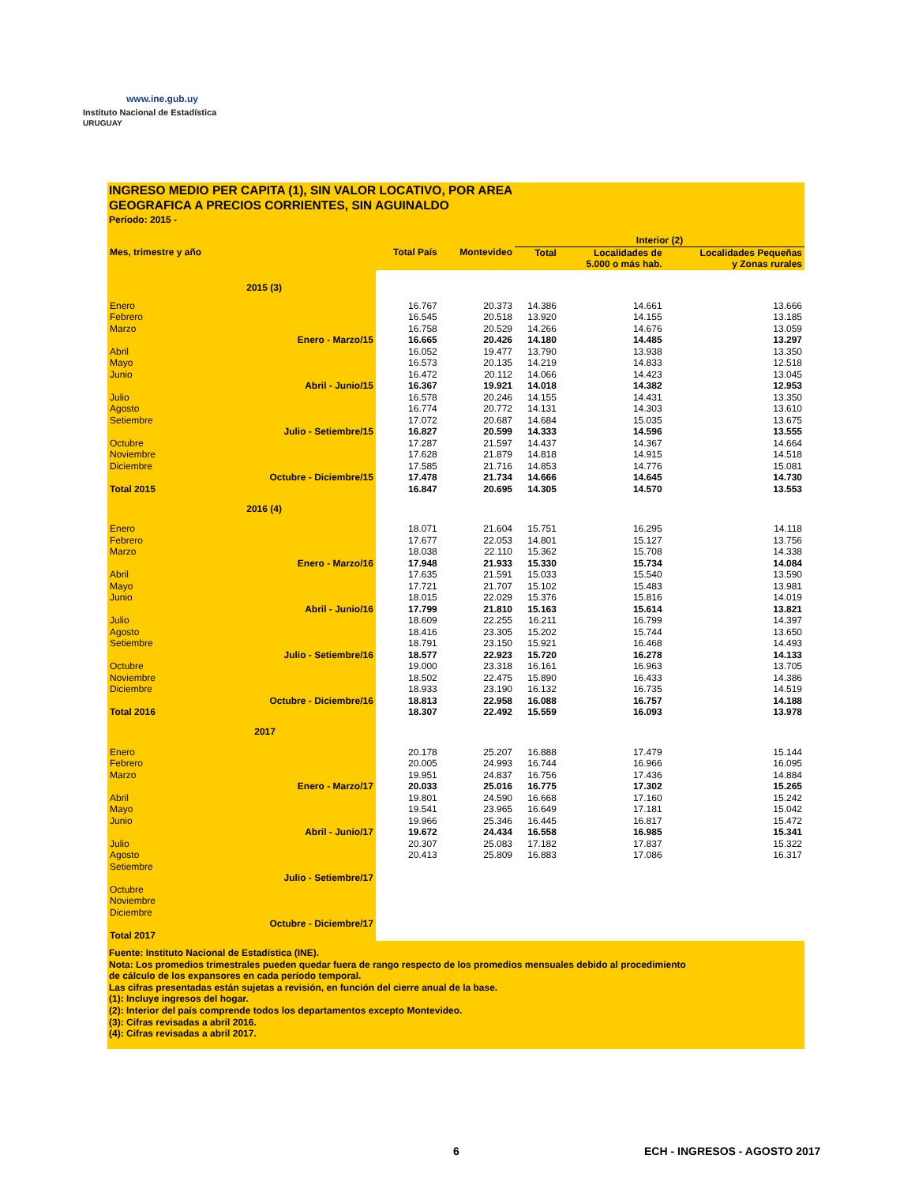www.ine.gub.uy
Instituto Nacional de Estadística
URUGUAY
INGRESO MEDIO PER CAPITA (1), SIN VALOR LOCATIVO, POR AREA
GEOGRAFICA A PRECIOS CORRIENTES, SIN AGUINALDO
Período: 2015 -
| | | | | Interior (2) | | |
| --- | --- | --- | --- | --- | --- | --- |
| Mes, trimestre y año | | Total País | Montevideo | Total | Localidades de 5.000 o más hab. | Localidades Pequeñas y Zonas rurales |
| | 2015 (3) | | | | | |
| Enero | | 16.767 | 20.373 | 14.386 | 14.661 | 13.666 |
| Febrero | | 16.545 | 20.518 | 13.920 | 14.155 | 13.185 |
| Marzo | | 16.758 | 20.529 | 14.266 | 14.676 | 13.059 |
| | Enero - Marzo/15 | 16.665 | 20.426 | 14.180 | 14.485 | 13.297 |
| Abril | | 16.052 | 19.477 | 13.790 | 13.938 | 13.350 |
| Mayo | | 16.573 | 20.135 | 14.219 | 14.833 | 12.518 |
| Junio | | 16.472 | 20.112 | 14.066 | 14.423 | 13.045 |
| | Abril - Junio/15 | 16.367 | 19.921 | 14.018 | 14.382 | 12.953 |
| Julio | | 16.578 | 20.246 | 14.155 | 14.431 | 13.350 |
| Agosto | | 16.774 | 20.772 | 14.131 | 14.303 | 13.610 |
| Setiembre | | 17.072 | 20.687 | 14.684 | 15.035 | 13.675 |
| | Julio - Setiembre/15 | 16.827 | 20.599 | 14.333 | 14.596 | 13.555 |
| Octubre | | 17.287 | 21.597 | 14.437 | 14.367 | 14.664 |
| Noviembre | | 17.628 | 21.879 | 14.818 | 14.915 | 14.518 |
| Diciembre | | 17.585 | 21.716 | 14.853 | 14.776 | 15.081 |
| | Octubre - Diciembre/15 | 17.478 | 21.734 | 14.666 | 14.645 | 14.730 |
| Total 2015 | | 16.847 | 20.695 | 14.305 | 14.570 | 13.553 |
| | 2016 (4) | | | | | |
| Enero | | 18.071 | 21.604 | 15.751 | 16.295 | 14.118 |
| Febrero | | 17.677 | 22.053 | 14.801 | 15.127 | 13.756 |
| Marzo | | 18.038 | 22.110 | 15.362 | 15.708 | 14.338 |
| | Enero - Marzo/16 | 17.948 | 21.933 | 15.330 | 15.734 | 14.084 |
| Abril | | 17.635 | 21.591 | 15.033 | 15.540 | 13.590 |
| Mayo | | 17.721 | 21.707 | 15.102 | 15.483 | 13.981 |
| Junio | | 18.015 | 22.029 | 15.376 | 15.816 | 14.019 |
| | Abril - Junio/16 | 17.799 | 21.810 | 15.163 | 15.614 | 13.821 |
| Julio | | 18.609 | 22.255 | 16.211 | 16.799 | 14.397 |
| Agosto | | 18.416 | 23.305 | 15.202 | 15.744 | 13.650 |
| Setiembre | | 18.791 | 23.150 | 15.921 | 16.468 | 14.493 |
| | Julio - Setiembre/16 | 18.577 | 22.923 | 15.720 | 16.278 | 14.133 |
| Octubre | | 19.000 | 23.318 | 16.161 | 16.963 | 13.705 |
| Noviembre | | 18.502 | 22.475 | 15.890 | 16.433 | 14.386 |
| Diciembre | | 18.933 | 23.190 | 16.132 | 16.735 | 14.519 |
| | Octubre - Diciembre/16 | 18.813 | 22.958 | 16.088 | 16.757 | 14.188 |
| Total 2016 | | 18.307 | 22.492 | 15.559 | 16.093 | 13.978 |
| | 2017 | | | | | |
| Enero | | 20.178 | 25.207 | 16.888 | 17.479 | 15.144 |
| Febrero | | 20.005 | 24.993 | 16.744 | 16.966 | 16.095 |
| Marzo | | 19.951 | 24.837 | 16.756 | 17.436 | 14.884 |
| | Enero - Marzo/17 | 20.033 | 25.016 | 16.775 | 17.302 | 15.265 |
| Abril | | 19.801 | 24.590 | 16.668 | 17.160 | 15.242 |
| Mayo | | 19.541 | 23.965 | 16.649 | 17.181 | 15.042 |
| Junio | | 19.966 | 25.346 | 16.445 | 16.817 | 15.472 |
| | Abril - Junio/17 | 19.672 | 24.434 | 16.558 | 16.985 | 15.341 |
| Julio | | 20.307 | 25.083 | 17.182 | 17.837 | 15.322 |
| Agosto | | 20.413 | 25.809 | 16.883 | 17.086 | 16.317 |
| Setiembre | | | | | | |
| | Julio - Setiembre/17 | | | | | |
| Octubre | | | | | | |
| Noviembre | | | | | | |
| Diciembre | | | | | | |
| | Octubre - Diciembre/17 | | | | | |
| Total 2017 | | | | | | |
Fuente: Instituto Nacional de Estadística (INE).
Nota: Los promedios trimestrales pueden quedar fuera de rango respecto de los promedios mensuales debido al procedimiento
de cálculo de los expansores en cada período temporal.
Las cifras presentadas están sujetas a revisión, en función del cierre anual de la base.
(1): Incluye ingresos del hogar.
(2): Interior del país comprende todos los departamentos excepto Montevideo.
(3): Cifras revisadas a abril 2016.
(4): Cifras revisadas a abril 2017.
6 ECH - INGRESOS - AGOSTO 2017